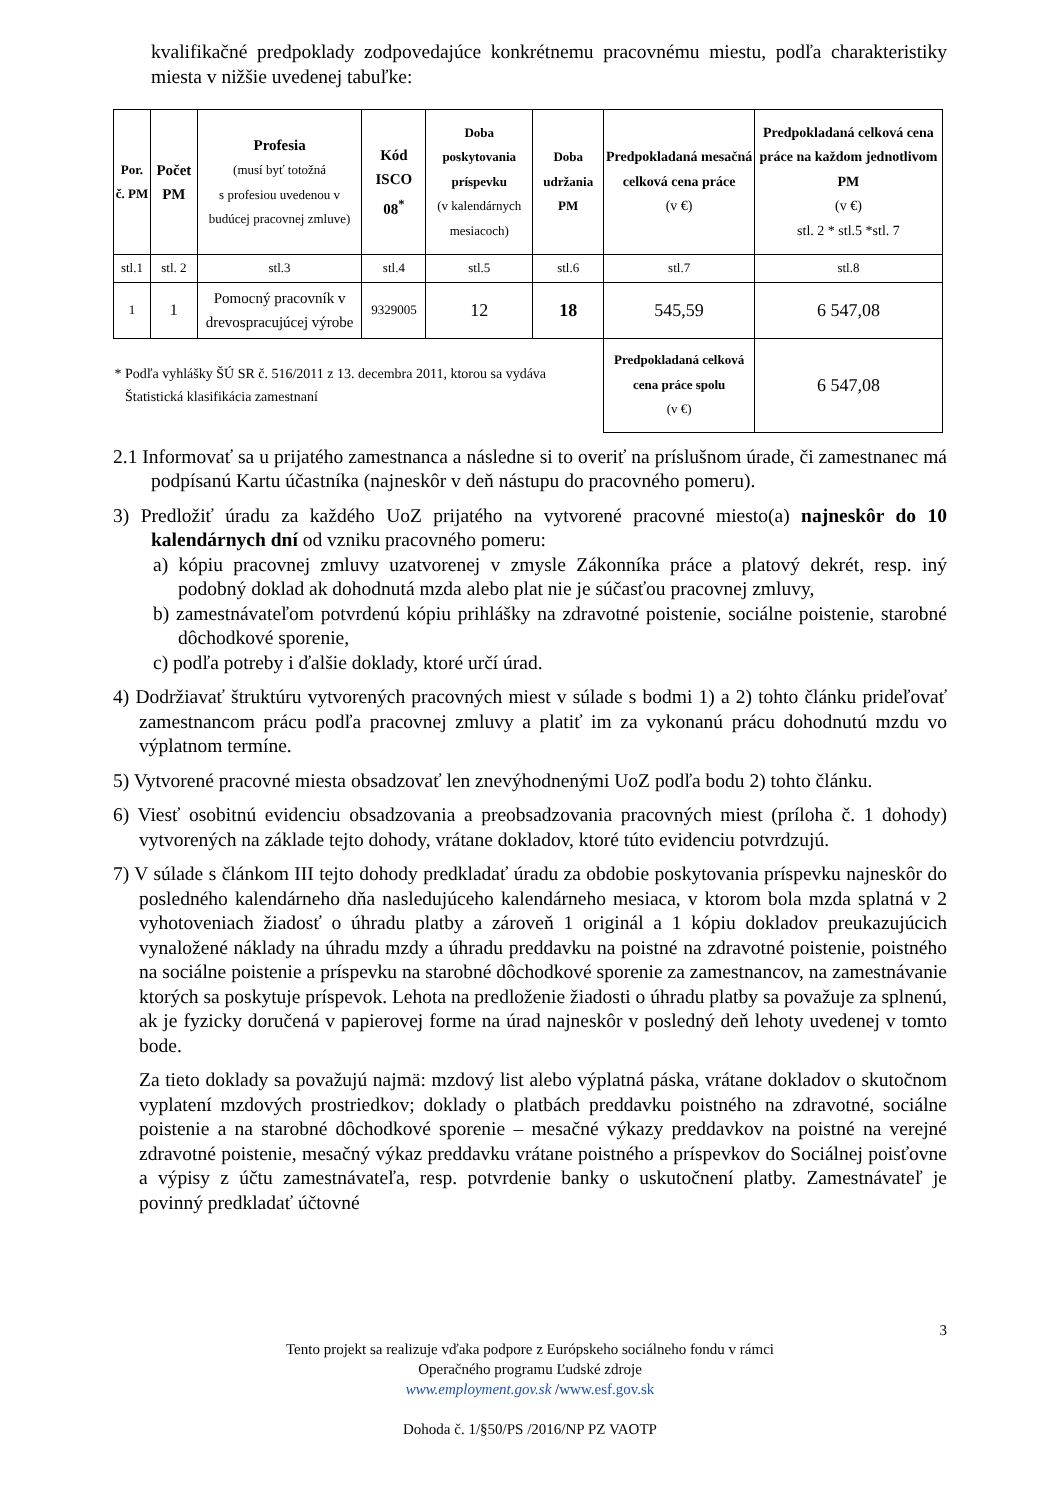kvalifikačné predpoklady zodpovedajúce konkrétnemu pracovnému miestu, podľa charakteristiky miesta v nižšie uvedenej tabuľke:
| Por. č. PM | Počet PM | Profesia (musí byť totožná s profesiou uvedenou v budúcej pracovnej zmluve) | Kód ISCO 08<sup>*</sup> | Doba poskytovania príspevku (v kalendárnych mesiacoch) | Doba udržania PM | Predpokladaná mesačná celková cena práce (v €) | Predpokladaná celková cena práce na každom jednotlivom PM (v €) stl. 2 * stl.5 *stl. 7 |
| stl.1 | stl. 2 | stl.3 | stl.4 | stl.5 | stl.6 | stl.7 | stl.8 |
| 1 | 1 | Pomocný pracovník v drevospracujúcej výrobe | 9329005 | 12 | 18 | 545,59 | 6 547,08 |
| * Podľa vyhlášky ŠÚ SR č. 516/2011 z 13. decembra 2011, ktorou sa vydáva Štatistická klasifikácia zamestnaní | | | | | | Predpokladaná celková cena práce spolu (v €) | 6 547,08 |
2.1 Informovať sa u prijatého zamestnanca a následne si to overiť na príslušnom úrade, či zamestnanec má podpísanú Kartu účastníka (najneskôr v deň nástupu do pracovného pomeru).
3) Predložiť úradu za každého UoZ prijatého na vytvorené pracovné miesto(a) najneskôr do 10 kalendárnych dní od vzniku pracovného pomeru:
a) kópiu pracovnej zmluvy uzatvorenej v zmysle Zákonníka práce a platový dekrét, resp. iný podobný doklad ak dohodnutá mzda alebo plat nie je súčasťou pracovnej zmluvy,
b) zamestnávateľom potvrdenú kópiu prihlášky na zdravotné poistenie, sociálne poistenie, starobné dôchodkové sporenie,
c) podľa potreby i ďalšie doklady, ktoré určí úrad.
4) Dodržiavať štruktúru vytvorených pracovných miest v súlade s bodmi 1) a 2) tohto článku prideľovať zamestnancom prácu podľa pracovnej zmluvy a platiť im za vykonanú prácu dohodnutú mzdu vo výplatnom termíne.
5) Vytvorené pracovné miesta obsadzovať len znevýhodnenými UoZ podľa bodu 2) tohto článku.
6) Viesť osobitnú evidenciu obsadzovania a preobsadzovania pracovných miest (príloha č. 1 dohody) vytvorených na základe tejto dohody, vrátane dokladov, ktoré túto evidenciu potvrdzujú.
7) V súlade s článkom III tejto dohody predkladať úradu za obdobie poskytovania príspevku najneskôr do posledného kalendárneho dňa nasledujúceho kalendárneho mesiaca, v ktorom bola mzda splatná v 2 vyhotoveniach žiadosť o úhradu platby a zároveň 1 originál a 1 kópiu dokladov preukazujúcich vynaložené náklady na úhradu mzdy a úhradu preddavku na poistné na zdravotné poistenie, poistného na sociálne poistenie a príspevku na starobné dôchodkové sporenie za zamestnancov, na zamestnávanie ktorých sa poskytuje príspevok. Lehota na predloženie žiadosti o úhradu platby sa považuje za splnenú, ak je fyzicky doručená v papierovej forme na úrad najneskôr v posledný deň lehoty uvedenej v tomto bode.
Za tieto doklady sa považujú najmä: mzdový list alebo výplatná páska, vrátane dokladov o skutočnom vyplatení mzdových prostriedkov; doklady o platbách preddavku poistného na zdravotné, sociálne poistenie a na starobné dôchodkové sporenie – mesačné výkazy preddavkov na poistné na verejné zdravotné poistenie, mesačný výkaz preddavku vrátane poistného a príspevkov do Sociálnej poisťovne a výpisy z účtu zamestnávateľa, resp. potvrdenie banky o uskutočnení platby. Zamestnávateľ je povinný predkladať účtovné
3
Tento projekt sa realizuje vďaka podpore z Európskeho sociálneho fondu v rámci
Operačného programu Ľudské zdroje
www.employment.gov.sk /www.esf.gov.sk
Dohoda č. 1/§50/PS /2016/NP PZ VAOTP